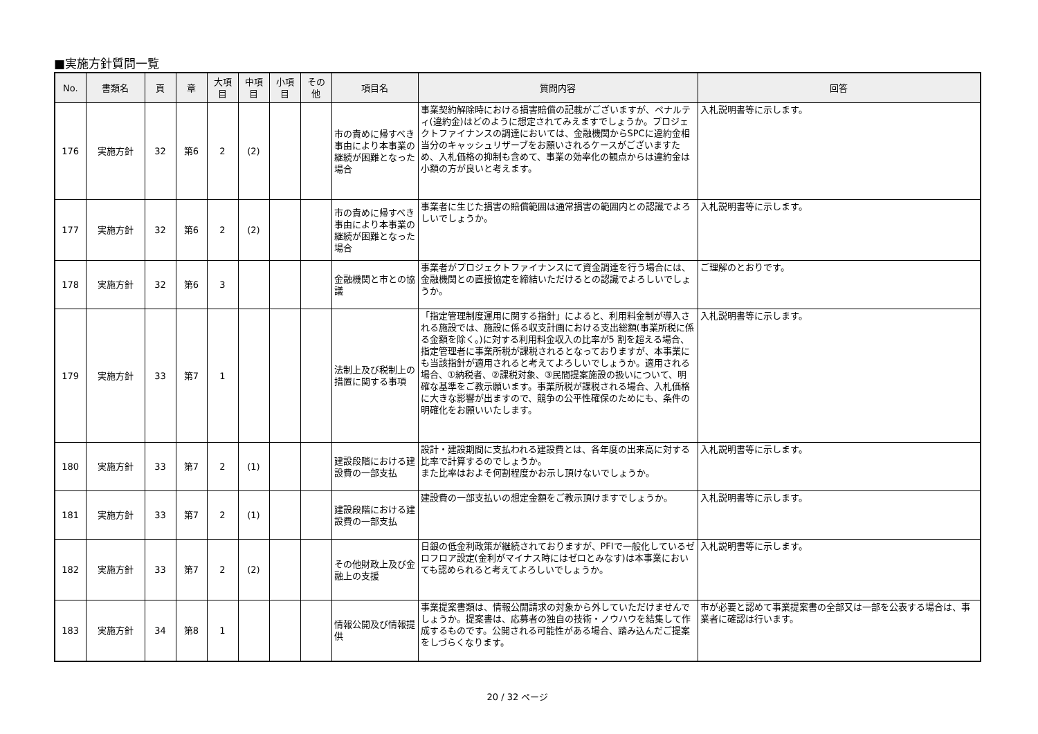■実施方針質問一覧
| No. | 書類名 | 頁 | 章 | 大項目 | 中項目 | 小項目 | その他 | 項目名 | 質問内容 | 回答 |
| --- | --- | --- | --- | --- | --- | --- | --- | --- | --- | --- |
| 176 | 実施方針 | 32 | 第6 | 2 | (2) | | | 市の責めに帰すべき事由により本事業の継続が困難となった場合 | 事業契約解除時における損害賠償の記載がございますが、ペナルティ(違約金)はどのように想定されてみえますでしょうか。プロジェクトファイナンスの調達においては、金融機関からSPCに違約金相当分のキャッシュリザーブをお願いされるケースがございますため、入札価格の抑制も含めて、事業の効率化の観点からは違約金は小額の方が良いと考えます。 | 入札説明書等に示します。 |
| 177 | 実施方針 | 32 | 第6 | 2 | (2) | | | 市の責めに帰すべき事由により本事業の継続が困難となった場合 | 事業者に生じた損害の賠償範囲は通常損害の範囲内との認識でよろしいでしょうか。 | 入札説明書等に示します。 |
| 178 | 実施方針 | 32 | 第6 | 3 | | | | 金融機関と市との協議 | 事業者がプロジェクトファイナンスにて資金調達を行う場合には、金融機関との直接協定を締結いただけるとの認識でよろしいでしょうか。 | ご理解のとおりです。 |
| 179 | 実施方針 | 33 | 第7 | 1 | | | | 法制上及び税制上の措置に関する事項 | 「指定管理制度運用に関する指針」によると、利用料金制が導入される施設では、施設に係る収支計画における支出総額(事業所税に係る金額を除く。)に対する利用料金収入の比率が5 割を超える場合、指定管理者に事業所税が課税されるとなっておりますが、本事業にも当該指針が適用されると考えてよろしいでしょうか。適用される場合、①納税者、②課税対象、③民間提案施設の扱いについて、明確な基準をご教示願います。事業所税が課税される場合、入札価格に大きな影響が出ますので、競争の公平性確保のためにも、条件の明確化をお願いいたします。 | 入札説明書等に示します。 |
| 180 | 実施方針 | 33 | 第7 | 2 | (1) | | | 建設段階における建設費の一部支払 | 設計・建設期間に支払われる建設費とは、各年度の出来高に対する比率で計算するのでしょうか。 また比率はおよそ何割程度かお示し頂けないでしょうか。 | 入札説明書等に示します。 |
| 181 | 実施方針 | 33 | 第7 | 2 | (1) | | | 建設段階における建設費の一部支払 | 建設費の一部支払いの想定金額をご教示頂けますでしょうか。 | 入札説明書等に示します。 |
| 182 | 実施方針 | 33 | 第7 | 2 | (2) | | | その他財政上及び金融上の支援 | 日銀の低金利政策が継続されておりますが、PFIで一般化しているゼロフロア設定(金利がマイナス時にはゼロとみなす)は本事業においても認められると考えてよろしいでしょうか。 | 入札説明書等に示します。 |
| 183 | 実施方針 | 34 | 第8 | 1 | | | | 情報公開及び情報提供 | 事業提案書類は、情報公開請求の対象から外していただけませんでしょうか。提案書は、応募者の独自の技術・ノウハウを結集して作成するものです。公開される可能性がある場合、踏み込んだご提案をしづらくなります。 | 市が必要と認めて事業提案書の全部又は一部を公表する場合は、事業者に確認は行います。 |
20 / 32 ページ